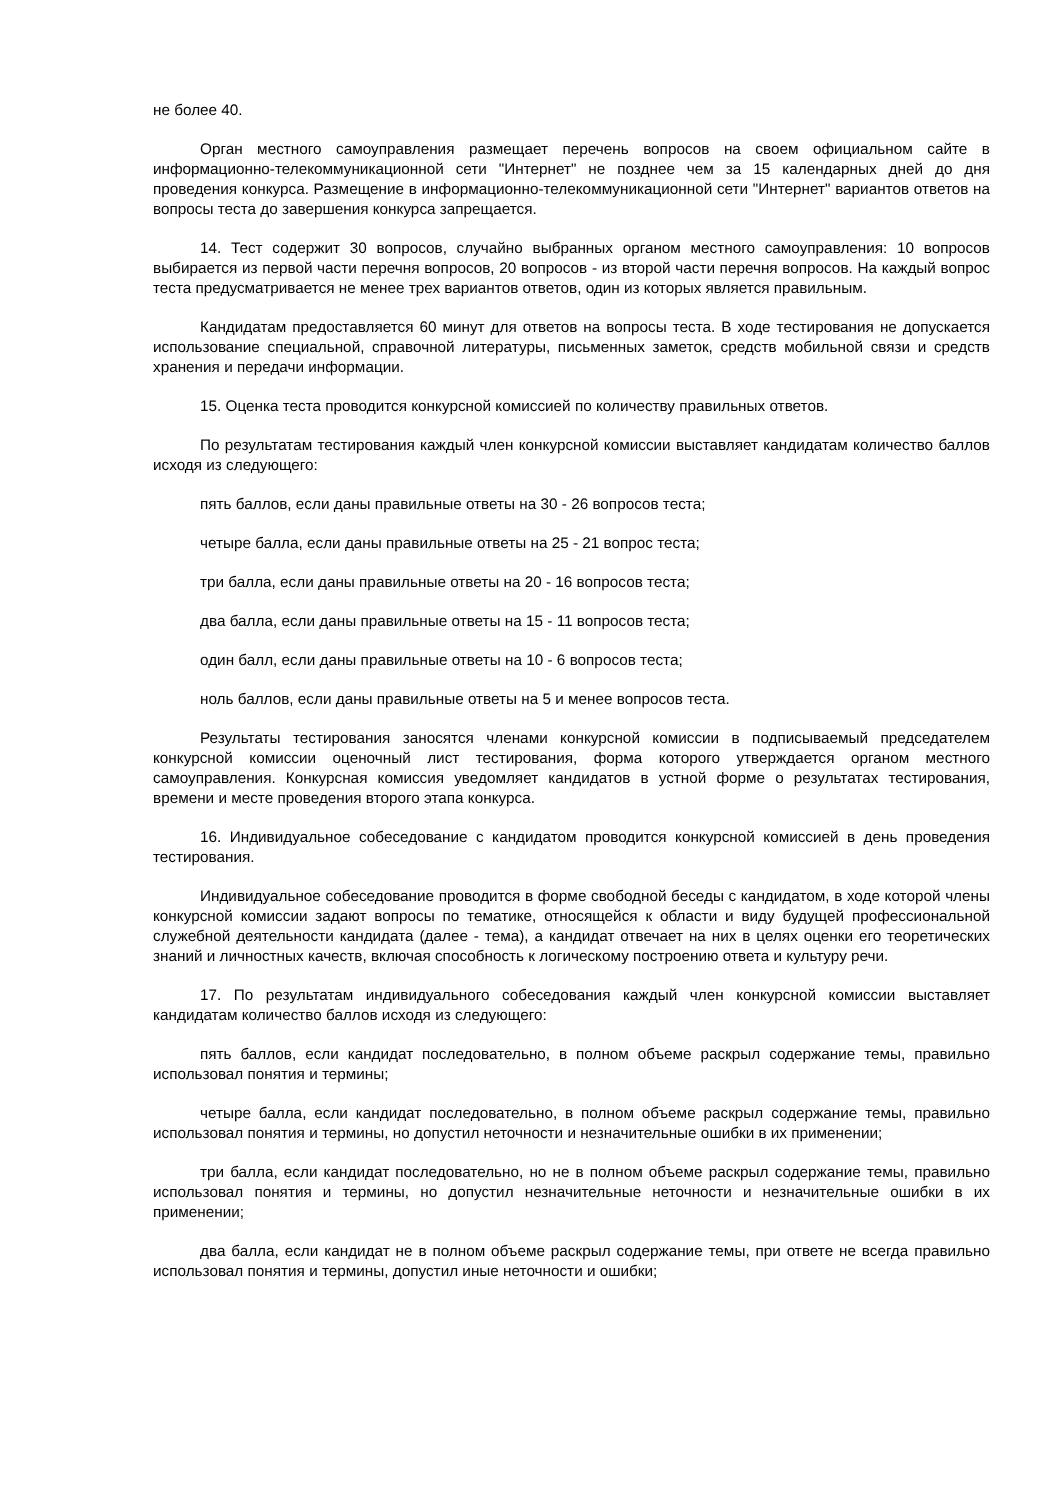не более 40.
Орган местного самоуправления размещает перечень вопросов на своем официальном сайте в информационно-телекоммуникационной сети "Интернет" не позднее чем за 15 календарных дней до дня проведения конкурса. Размещение в информационно-телекоммуникационной сети "Интернет" вариантов ответов на вопросы теста до завершения конкурса запрещается.
14. Тест содержит 30 вопросов, случайно выбранных органом местного самоуправления: 10 вопросов выбирается из первой части перечня вопросов, 20 вопросов - из второй части перечня вопросов. На каждый вопрос теста предусматривается не менее трех вариантов ответов, один из которых является правильным.
Кандидатам предоставляется 60 минут для ответов на вопросы теста. В ходе тестирования не допускается использование специальной, справочной литературы, письменных заметок, средств мобильной связи и средств хранения и передачи информации.
15. Оценка теста проводится конкурсной комиссией по количеству правильных ответов.
По результатам тестирования каждый член конкурсной комиссии выставляет кандидатам количество баллов исходя из следующего:
пять баллов, если даны правильные ответы на 30 - 26 вопросов теста;
четыре балла, если даны правильные ответы на 25 - 21 вопрос теста;
три балла, если даны правильные ответы на 20 - 16 вопросов теста;
два балла, если даны правильные ответы на 15 - 11 вопросов теста;
один балл, если даны правильные ответы на 10 - 6 вопросов теста;
ноль баллов, если даны правильные ответы на 5 и менее вопросов теста.
Результаты тестирования заносятся членами конкурсной комиссии в подписываемый председателем конкурсной комиссии оценочный лист тестирования, форма которого утверждается органом местного самоуправления. Конкурсная комиссия уведомляет кандидатов в устной форме о результатах тестирования, времени и месте проведения второго этапа конкурса.
16. Индивидуальное собеседование с кандидатом проводится конкурсной комиссией в день проведения тестирования.
Индивидуальное собеседование проводится в форме свободной беседы с кандидатом, в ходе которой члены конкурсной комиссии задают вопросы по тематике, относящейся к области и виду будущей профессиональной служебной деятельности кандидата (далее - тема), а кандидат отвечает на них в целях оценки его теоретических знаний и личностных качеств, включая способность к логическому построению ответа и культуру речи.
17. По результатам индивидуального собеседования каждый член конкурсной комиссии выставляет кандидатам количество баллов исходя из следующего:
пять баллов, если кандидат последовательно, в полном объеме раскрыл содержание темы, правильно использовал понятия и термины;
четыре балла, если кандидат последовательно, в полном объеме раскрыл содержание темы, правильно использовал понятия и термины, но допустил неточности и незначительные ошибки в их применении;
три балла, если кандидат последовательно, но не в полном объеме раскрыл содержание темы, правильно использовал понятия и термины, но допустил незначительные неточности и незначительные ошибки в их применении;
два балла, если кандидат не в полном объеме раскрыл содержание темы, при ответе не всегда правильно использовал понятия и термины, допустил иные неточности и ошибки;